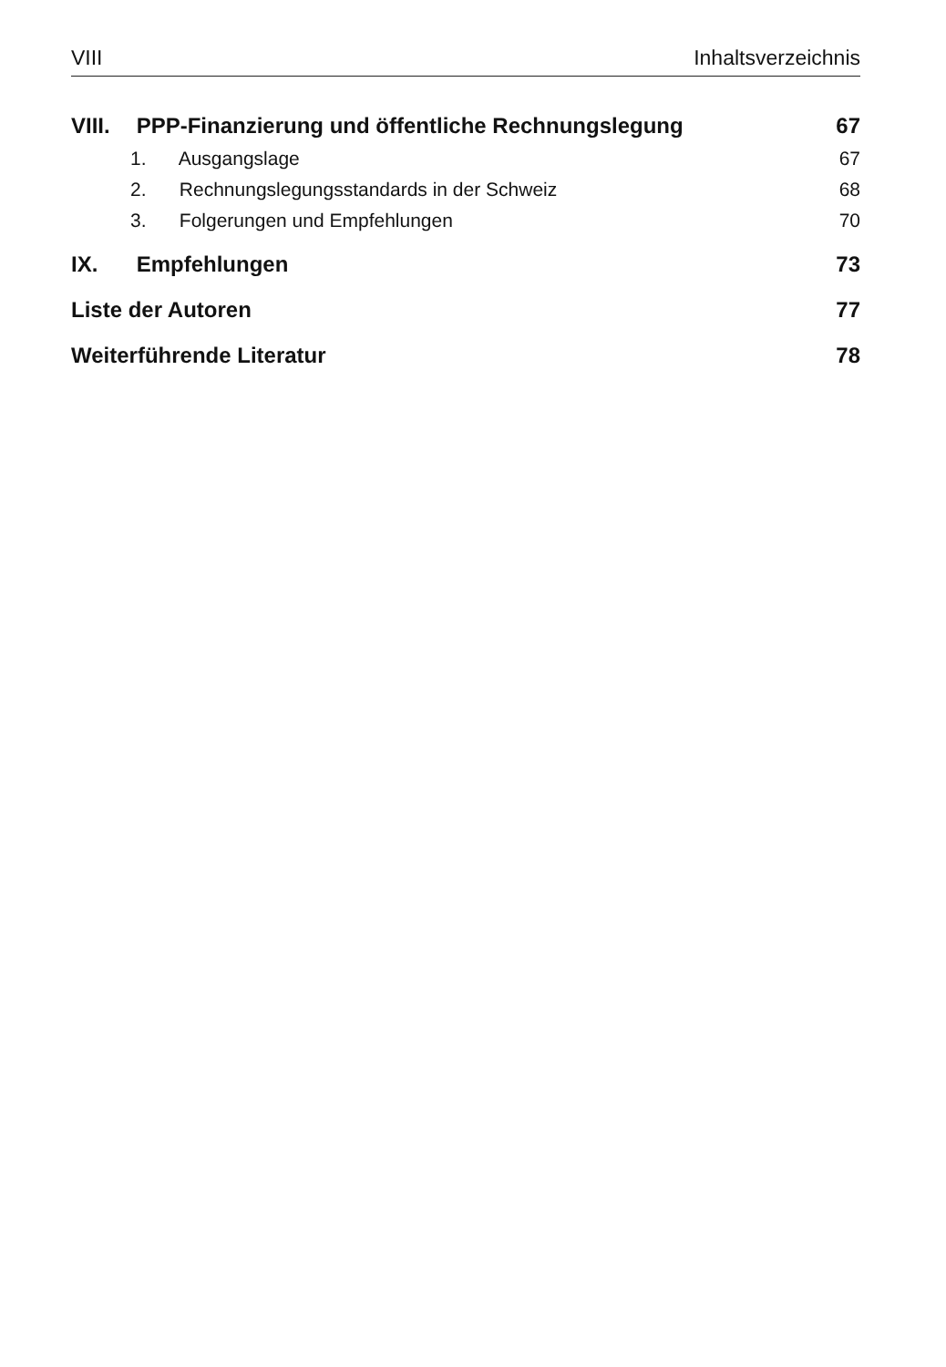VIII Inhaltsverzeichnis
VIII. PPP-Finanzierung und öffentliche Rechnungslegung 67
1. Ausgangslage 67
2. Rechnungslegungsstandards in der Schweiz 68
3. Folgerungen und Empfehlungen 70
IX. Empfehlungen 73
Liste der Autoren 77
Weiterführende Literatur 78